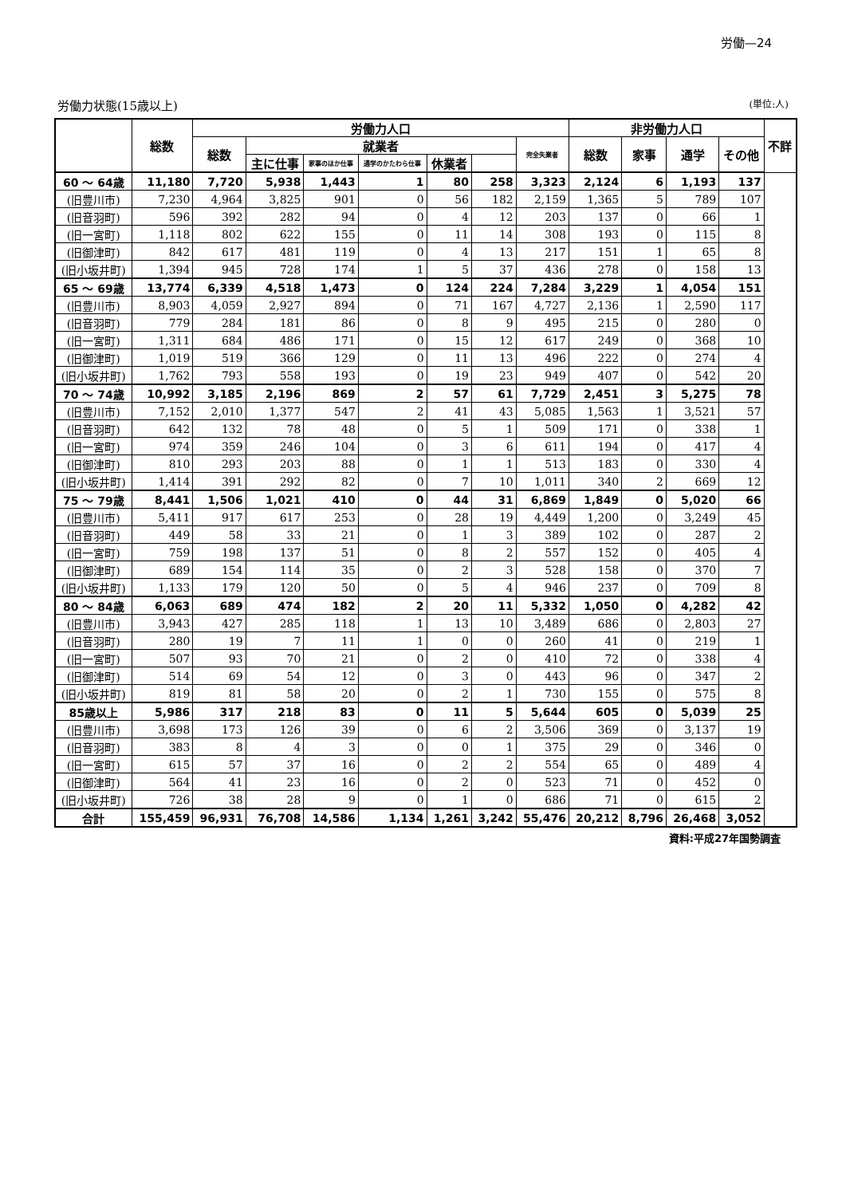労働—24
労働力状態(15歳以上) (単位:人)
| | 総数 | 労働力人口 | | | | | | | 非労働力人口 | | | | 不詳 |
| --- | --- | --- | --- | --- | --- | --- | --- | --- | --- | --- | --- | --- | --- |
| | | 総数 | 就業者 | | | | | 完全失業者 | 総数 | 家事 | 通学 | その他 | |
| | | | 主に仕事 | 家事のほか仕事 | 通学のかたわら仕事 | 休業者 | | | | | | | |
| 60 ～ 64歳 | 11,180 | 7,720 | 5,938 | 1,443 | 1 | 80 | 258 | 3,323 | 2,124 | 6 | 1,193 | 137 | |
| (旧豊川市) | 7,230 | 4,964 | 3,825 | 901 | 0 | 56 | 182 | 2,159 | 1,365 | 5 | 789 | 107 | |
| (旧音羽町) | 596 | 392 | 282 | 94 | 0 | 4 | 12 | 203 | 137 | 0 | 66 | 1 | |
| (旧一宮町) | 1,118 | 802 | 622 | 155 | 0 | 11 | 14 | 308 | 193 | 0 | 115 | 8 | |
| (旧御津町) | 842 | 617 | 481 | 119 | 0 | 4 | 13 | 217 | 151 | 1 | 65 | 8 | |
| (旧小坂井町) | 1,394 | 945 | 728 | 174 | 1 | 5 | 37 | 436 | 278 | 0 | 158 | 13 | |
| 65 ～ 69歳 | 13,774 | 6,339 | 4,518 | 1,473 | 0 | 124 | 224 | 7,284 | 3,229 | 1 | 4,054 | 151 | |
| (旧豊川市) | 8,903 | 4,059 | 2,927 | 894 | 0 | 71 | 167 | 4,727 | 2,136 | 1 | 2,590 | 117 | |
| (旧音羽町) | 779 | 284 | 181 | 86 | 0 | 8 | 9 | 495 | 215 | 0 | 280 | 0 | |
| (旧一宮町) | 1,311 | 684 | 486 | 171 | 0 | 15 | 12 | 617 | 249 | 0 | 368 | 10 | |
| (旧御津町) | 1,019 | 519 | 366 | 129 | 0 | 11 | 13 | 496 | 222 | 0 | 274 | 4 | |
| (旧小坂井町) | 1,762 | 793 | 558 | 193 | 0 | 19 | 23 | 949 | 407 | 0 | 542 | 20 | |
| 70 ～ 74歳 | 10,992 | 3,185 | 2,196 | 869 | 2 | 57 | 61 | 7,729 | 2,451 | 3 | 5,275 | 78 | |
| (旧豊川市) | 7,152 | 2,010 | 1,377 | 547 | 2 | 41 | 43 | 5,085 | 1,563 | 1 | 3,521 | 57 | |
| (旧音羽町) | 642 | 132 | 78 | 48 | 0 | 5 | 1 | 509 | 171 | 0 | 338 | 1 | |
| (旧一宮町) | 974 | 359 | 246 | 104 | 0 | 3 | 6 | 611 | 194 | 0 | 417 | 4 | |
| (旧御津町) | 810 | 293 | 203 | 88 | 0 | 1 | 1 | 513 | 183 | 0 | 330 | 4 | |
| (旧小坂井町) | 1,414 | 391 | 292 | 82 | 0 | 7 | 10 | 1,011 | 340 | 2 | 669 | 12 | |
| 75 ～ 79歳 | 8,441 | 1,506 | 1,021 | 410 | 0 | 44 | 31 | 6,869 | 1,849 | 0 | 5,020 | 66 | |
| (旧豊川市) | 5,411 | 917 | 617 | 253 | 0 | 28 | 19 | 4,449 | 1,200 | 0 | 3,249 | 45 | |
| (旧音羽町) | 449 | 58 | 33 | 21 | 0 | 1 | 3 | 389 | 102 | 0 | 287 | 2 | |
| (旧一宮町) | 759 | 198 | 137 | 51 | 0 | 8 | 2 | 557 | 152 | 0 | 405 | 4 | |
| (旧御津町) | 689 | 154 | 114 | 35 | 0 | 2 | 3 | 528 | 158 | 0 | 370 | 7 | |
| (旧小坂井町) | 1,133 | 179 | 120 | 50 | 0 | 5 | 4 | 946 | 237 | 0 | 709 | 8 | |
| 80 ～ 84歳 | 6,063 | 689 | 474 | 182 | 2 | 20 | 11 | 5,332 | 1,050 | 0 | 4,282 | 42 | |
| (旧豊川市) | 3,943 | 427 | 285 | 118 | 1 | 13 | 10 | 3,489 | 686 | 0 | 2,803 | 27 | |
| (旧音羽町) | 280 | 19 | 7 | 11 | 1 | 0 | 0 | 260 | 41 | 0 | 219 | 1 | |
| (旧一宮町) | 507 | 93 | 70 | 21 | 0 | 2 | 0 | 410 | 72 | 0 | 338 | 4 | |
| (旧御津町) | 514 | 69 | 54 | 12 | 0 | 3 | 0 | 443 | 96 | 0 | 347 | 2 | |
| (旧小坂井町) | 819 | 81 | 58 | 20 | 0 | 2 | 1 | 730 | 155 | 0 | 575 | 8 | |
| 85歳以上 | 5,986 | 317 | 218 | 83 | 0 | 11 | 5 | 5,644 | 605 | 0 | 5,039 | 25 | |
| (旧豊川市) | 3,698 | 173 | 126 | 39 | 0 | 6 | 2 | 3,506 | 369 | 0 | 3,137 | 19 | |
| (旧音羽町) | 383 | 8 | 4 | 3 | 0 | 0 | 1 | 375 | 29 | 0 | 346 | 0 | |
| (旧一宮町) | 615 | 57 | 37 | 16 | 0 | 2 | 2 | 554 | 65 | 0 | 489 | 4 | |
| (旧御津町) | 564 | 41 | 23 | 16 | 0 | 2 | 0 | 523 | 71 | 0 | 452 | 0 | |
| (旧小坂井町) | 726 | 38 | 28 | 9 | 0 | 1 | 0 | 686 | 71 | 0 | 615 | 2 | |
| 合計 | 155,459 | 96,931 | 76,708 | 14,586 | 1,134 | 1,261 | 3,242 | 55,476 | 20,212 | 8,796 | 26,468 | 3,052 | |
資料:平成27年国勢調査